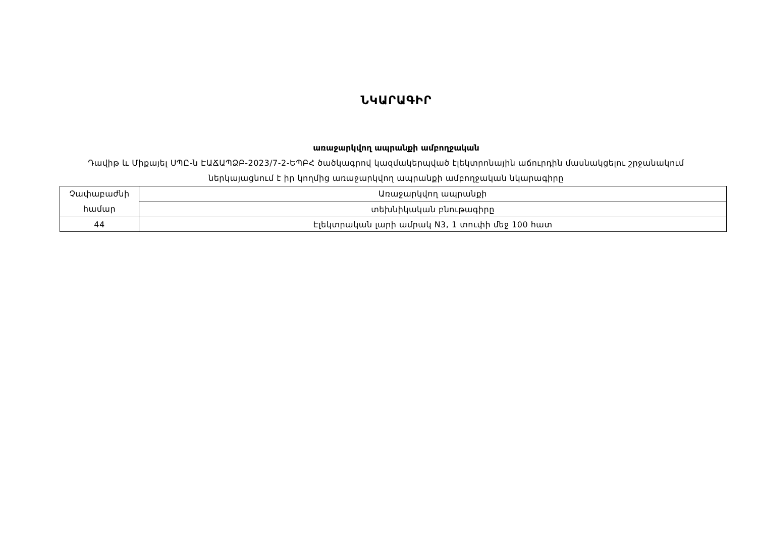ՆԿԱՐԱԳԻՐ
առաջարկվող ապրանքի ամբողջական
Դավիթ և Միքայել ՍՊԸ-ն ԷԱՃԱՊՁԲ-2023/7-2-ԵՊԲՀ ծածկագրով կազմակերպված էլեկտրոնային աճուրդին մասնակցելու շրջանակում ներկայացնում է իր կողմից առաջարկվող ապրանքի ամբողջական նկարագիրը
| Չափաբաժնի համար | Առաջարկվող ապրանքի |
| | տեխնիկական բնութագիրը |
| 44 | Էլեկտրական լարի ամրակ N3, 1 տուփի մեջ 100 հատ |